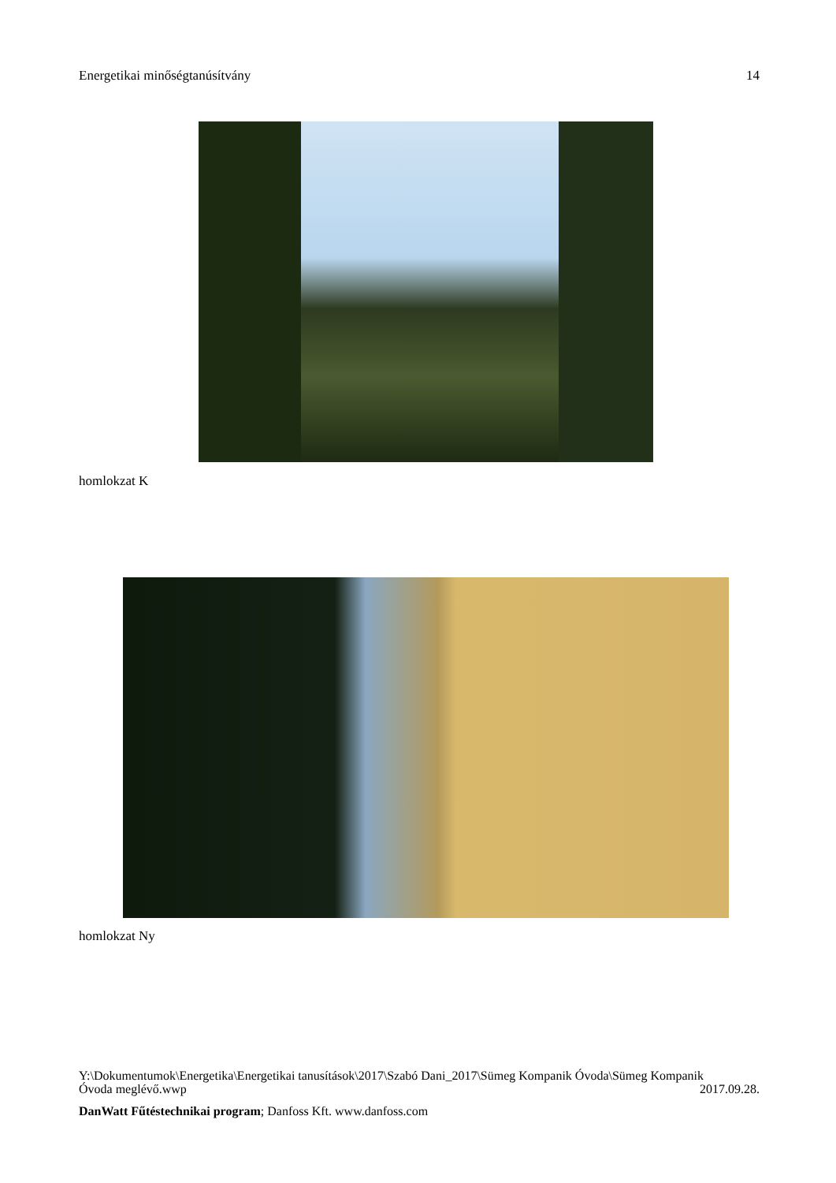Energetikai minőségtanúsítvány 14
homlokzat K
homlokzat Ny
Y:\Dokumentumok\Energetika\Energetikai tanusítások\2017\Szabó Dani_2017\Sümeg Kompanik Óvoda\Sümeg Kompanik
Óvoda meglévő.wwp 2017.09.28.
DanWatt Fűtéstechnikai program; Danfoss Kft. www.danfoss.com